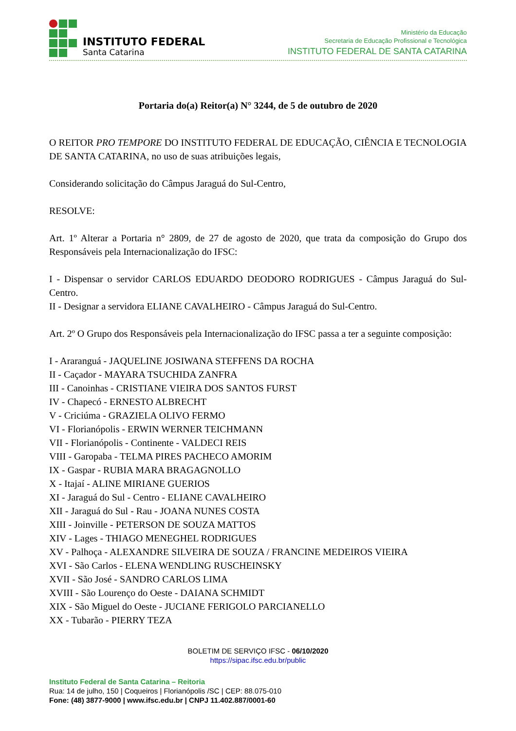INSTITUTO FEDERAL
Santa Catarina
Ministério da Educação
Secretaria de Educação Profissional e Tecnológica
INSTITUTO FEDERAL DE SANTA CATARINA
Portaria do(a) Reitor(a) N° 3244, de 5 de outubro de 2020
O REITOR PRO TEMPORE DO INSTITUTO FEDERAL DE EDUCAÇÃO, CIÊNCIA E TECNOLOGIA DE SANTA CATARINA, no uso de suas atribuições legais,
Considerando solicitação do Câmpus Jaraguá do Sul-Centro,
RESOLVE:
Art. 1º Alterar a Portaria n° 2809, de 27 de agosto de 2020, que trata da composição do Grupo dos Responsáveis pela Internacionalização do IFSC:
I - Dispensar o servidor CARLOS EDUARDO DEODORO RODRIGUES - Câmpus Jaraguá do Sul-Centro.
II - Designar a servidora ELIANE CAVALHEIRO - Câmpus Jaraguá do Sul-Centro.
Art. 2º O Grupo dos Responsáveis pela Internacionalização do IFSC passa a ter a seguinte composição:
I - Araranguá - JAQUELINE JOSIWANA STEFFENS DA ROCHA
II - Caçador - MAYARA TSUCHIDA ZANFRA
III - Canoinhas - CRISTIANE VIEIRA DOS SANTOS FURST
IV - Chapecó - ERNESTO ALBRECHT
V - Criciúma - GRAZIELA OLIVO FERMO
VI - Florianópolis - ERWIN WERNER TEICHMANN
VII - Florianópolis - Continente - VALDECI REIS
VIII - Garopaba - TELMA PIRES PACHECO AMORIM
IX - Gaspar - RUBIA MARA BRAGAGNOLLO
X - Itajaí - ALINE MIRIANE GUERIOS
XI - Jaraguá do Sul - Centro - ELIANE CAVALHEIRO
XII - Jaraguá do Sul - Rau - JOANA NUNES COSTA
XIII - Joinville - PETERSON DE SOUZA MATTOS
XIV - Lages - THIAGO MENEGHEL RODRIGUES
XV - Palhoça - ALEXANDRE SILVEIRA DE SOUZA / FRANCINE MEDEIROS VIEIRA
XVI - São Carlos - ELENA WENDLING RUSCHEINSKY
XVII - São José - SANDRO CARLOS LIMA
XVIII - São Lourenço do Oeste - DAIANA SCHMIDT
XIX - São Miguel do Oeste - JUCIANE FERIGOLO PARCIANELLO
XX - Tubarão - PIERRY TEZA
BOLETIM DE SERVIÇO IFSC - 06/10/2020
https://sipac.ifsc.edu.br/public
Instituto Federal de Santa Catarina – Reitoria
Rua: 14 de julho, 150 | Coqueiros | Florianópolis /SC | CEP: 88.075-010
Fone: (48) 3877-9000 | www.ifsc.edu.br | CNPJ 11.402.887/0001-60